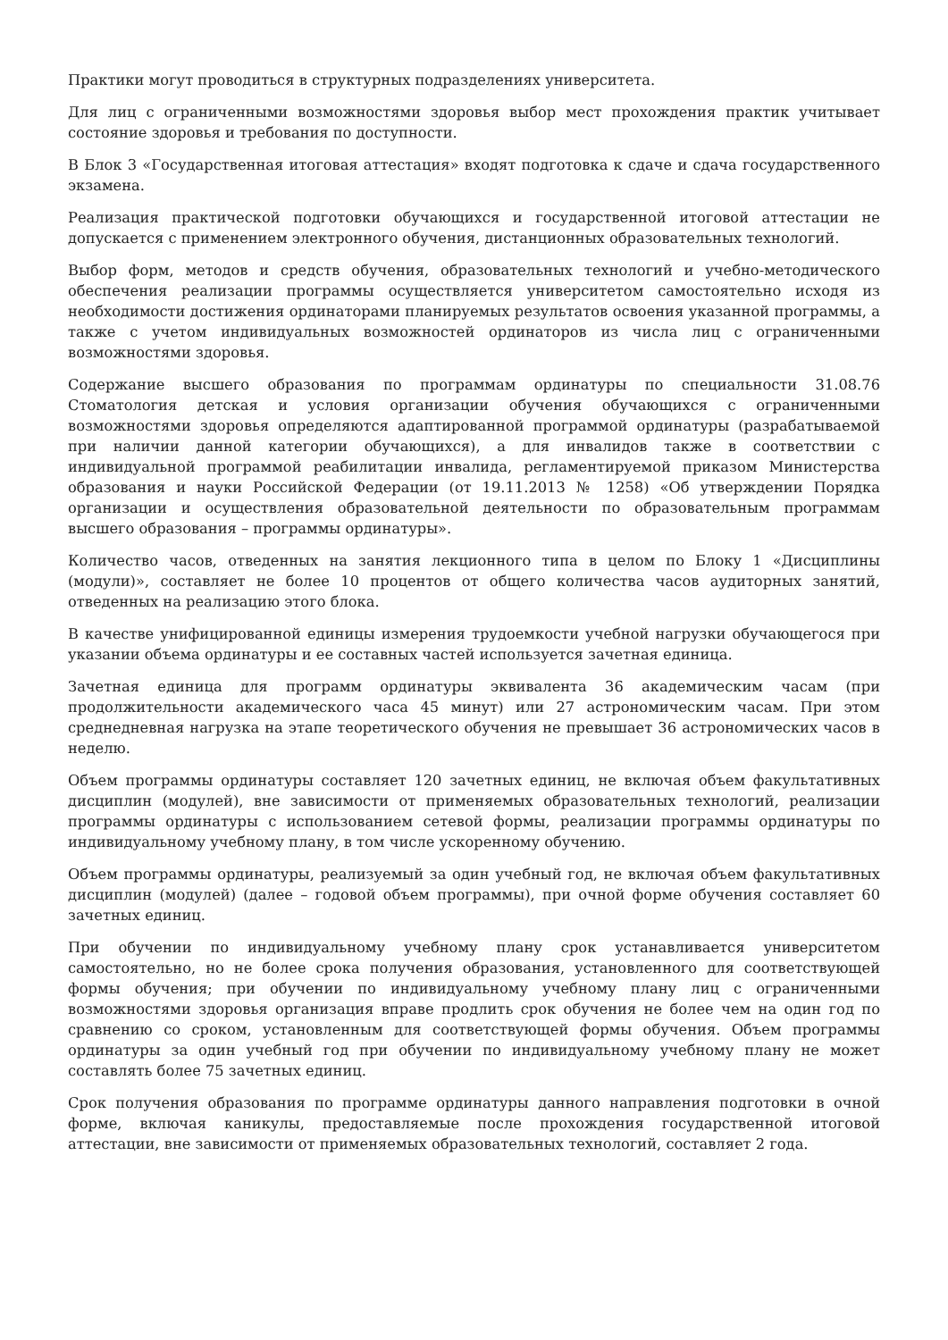Практики могут проводиться в структурных подразделениях университета.
Для лиц с ограниченными возможностями здоровья выбор мест прохождения практик учитывает состояние здоровья и требования по доступности.
В Блок 3 «Государственная итоговая аттестация» входят подготовка к сдаче и сдача государственного экзамена.
Реализация практической подготовки обучающихся и государственной итоговой аттестации не допускается с применением электронного обучения, дистанционных образовательных технологий.
Выбор форм, методов и средств обучения, образовательных технологий и учебно-методического обеспечения реализации программы осуществляется университетом самостоятельно исходя из необходимости достижения ординаторами планируемых результатов освоения указанной программы, а также с учетом индивидуальных возможностей ординаторов из числа лиц с ограниченными возможностями здоровья.
Содержание высшего образования по программам ординатуры по специальности 31.08.76 Стоматология детская и условия организации обучения обучающихся с ограниченными возможностями здоровья определяются адаптированной программой ординатуры (разрабатываемой при наличии данной категории обучающихся), а для инвалидов также в соответствии с индивидуальной программой реабилитации инвалида, регламентируемой приказом Министерства образования и науки Российской Федерации (от 19.11.2013 № 1258) «Об утверждении Порядка организации и осуществления образовательной деятельности по образовательным программам высшего образования – программы ординатуры».
Количество часов, отведенных на занятия лекционного типа в целом по Блоку 1 «Дисциплины (модули)», составляет не более 10 процентов от общего количества часов аудиторных занятий, отведенных на реализацию этого блока.
В качестве унифицированной единицы измерения трудоемкости учебной нагрузки обучающегося при указании объема ординатуры и ее составных частей используется зачетная единица.
Зачетная единица для программ ординатуры эквивалента 36 академическим часам (при продолжительности академического часа 45 минут) или 27 астрономическим часам. При этом среднедневная нагрузка на этапе теоретического обучения не превышает 36 астрономических часов в неделю.
Объем программы ординатуры составляет 120 зачетных единиц, не включая объем факультативных дисциплин (модулей), вне зависимости от применяемых образовательных технологий, реализации программы ординатуры с использованием сетевой формы, реализации программы ординатуры по индивидуальному учебному плану, в том числе ускоренному обучению.
Объем программы ординатуры, реализуемый за один учебный год, не включая объем факультативных дисциплин (модулей) (далее – годовой объем программы), при очной форме обучения составляет 60 зачетных единиц.
При обучении по индивидуальному учебному плану срок устанавливается университетом самостоятельно, но не более срока получения образования, установленного для соответствующей формы обучения; при обучении по индивидуальному учебному плану лиц с ограниченными возможностями здоровья организация вправе продлить срок обучения не более чем на один год по сравнению со сроком, установленным для соответствующей формы обучения. Объем программы ординатуры за один учебный год при обучении по индивидуальному учебному плану не может составлять более 75 зачетных единиц.
Срок получения образования по программе ординатуры данного направления подготовки в очной форме, включая каникулы, предоставляемые после прохождения государственной итоговой аттестации, вне зависимости от применяемых образовательных технологий, составляет 2 года.